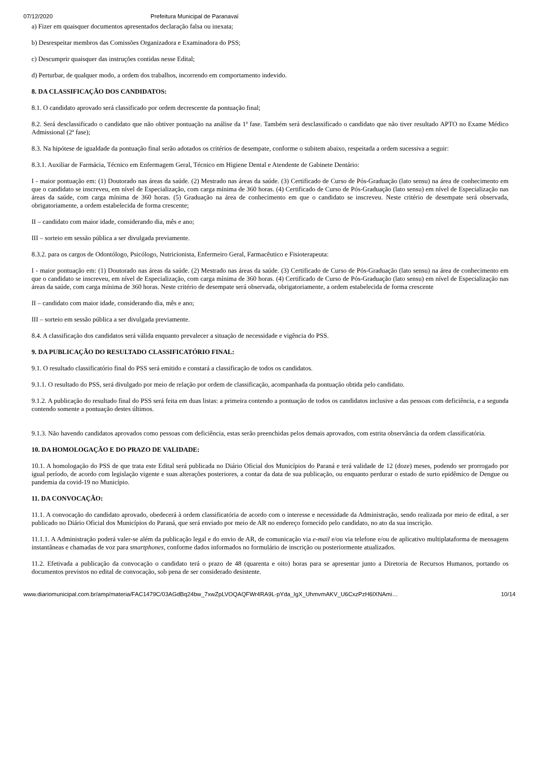07/12/2020 Prefeitura Municipal de Paranavaí
a) Fizer em quaisquer documentos apresentados declaração falsa ou inexata;
b) Desrespeitar membros das Comissões Organizadora e Examinadora do PSS;
c) Descumprir quaisquer das instruções contidas nesse Edital;
d) Perturbar, de qualquer modo, a ordem dos trabalhos, incorrendo em comportamento indevido.
8. DA CLASSIFICAÇÃO DOS CANDIDATOS:
8.1. O candidato aprovado será classificado por ordem decrescente da pontuação final;
8.2. Será desclassificado o candidato que não obtiver pontuação na análise da 1ª fase. Também será desclassificado o candidato que não tiver resultado APTO no Exame Médico Admissional (2ª fase);
8.3. Na hipótese de igualdade da pontuação final serão adotados os critérios de desempate, conforme o subitem abaixo, respeitada a ordem sucessiva a seguir:
8.3.1. Auxiliar de Farmácia, Técnico em Enfermagem Geral, Técnico em Higiene Dental e Atendente de Gabinete Dentário:
I - maior pontuação em: (1) Doutorado nas áreas da saúde. (2) Mestrado nas áreas da saúde. (3) Certificado de Curso de Pós-Graduação (lato sensu) na área de conhecimento em que o candidato se inscreveu, em nível de Especialização, com carga mínima de 360 horas. (4) Certificado de Curso de Pós-Graduação (lato sensu) em nível de Especialização nas áreas da saúde, com carga mínima de 360 horas. (5) Graduação na área de conhecimento em que o candidato se inscreveu. Neste critério de desempate será observada, obrigatoriamente, a ordem estabelecida de forma crescente;
II – candidato com maior idade, considerando dia, mês e ano;
III – sorteio em sessão pública a ser divulgada previamente.
8.3.2. para os cargos de Odontólogo, Psicólogo, Nutricionista, Enfermeiro Geral, Farmacêutico e Fisioterapeuta:
I - maior pontuação em: (1) Doutorado nas áreas da saúde. (2) Mestrado nas áreas da saúde. (3) Certificado de Curso de Pós-Graduação (lato sensu) na área de conhecimento em que o candidato se inscreveu, em nível de Especialização, com carga mínima de 360 horas. (4) Certificado de Curso de Pós-Graduação (lato sensu) em nível de Especialização nas áreas da saúde, com carga mínima de 360 horas. Neste critério de desempate será observada, obrigatoriamente, a ordem estabelecida de forma crescente
II – candidato com maior idade, considerando dia, mês e ano;
III – sorteio em sessão pública a ser divulgada previamente.
8.4. A classificação dos candidatos será válida enquanto prevalecer a situação de necessidade e vigência do PSS.
9. DA PUBLICAÇÃO DO RESULTADO CLASSIFICATÓRIO FINAL:
9.1. O resultado classificatório final do PSS será emitido e constará a classificação de todos os candidatos.
9.1.1. O resultado do PSS, será divulgado por meio de relação por ordem de classificação, acompanhada da pontuação obtida pelo candidato.
9.1.2. A publicação do resultado final do PSS será feita em duas listas: a primeira contendo a pontuação de todos os candidatos inclusive a das pessoas com deficiência, e a segunda contendo somente a pontuação destes últimos.
9.1.3. Não havendo candidatos aprovados como pessoas com deficiência, estas serão preenchidas pelos demais aprovados, com estrita observância da ordem classificatória.
10. DA HOMOLOGAÇÃO E DO PRAZO DE VALIDADE:
10.1. A homologação do PSS de que trata este Edital será publicada no Diário Oficial dos Municípios do Paraná e terá validade de 12 (doze) meses, podendo ser prorrogado por igual período, de acordo com legislação vigente e suas alterações posteriores, a contar da data de sua publicação, ou enquanto perdurar o estado de surto epidêmico de Dengue ou pandemia da covid-19 no Município.
11. DA CONVOCAÇÃO:
11.1. A convocação do candidato aprovado, obedecerá à ordem classificatória de acordo com o interesse e necessidade da Administração, sendo realizada por meio de edital, a ser publicado no Diário Oficial dos Municípios do Paraná, que será enviado por meio de AR no endereço fornecido pelo candidato, no ato da sua inscrição.
11.1.1. A Administração poderá valer-se além da publicação legal e do envio de AR, de comunicação via e-mail e/ou via telefone e/ou de aplicativo multiplataforma de mensagens instantâneas e chamadas de voz para smartphones, conforme dados informados no formulário de inscrição ou posteriormente atualizados.
11.2. Efetivada a publicação da convocação o candidato terá o prazo de 48 (quarenta e oito) horas para se apresentar junto a Diretoria de Recursos Humanos, portando os documentos previstos no edital de convocação, sob pena de ser considerado desistente.
www.diariomunicipal.com.br/amp/materia/FAC1479C/03AGdBq24bw_7xwZpLVOQAQFWr4RA9L-pYda_IgX_UhmvmAKV_U6CxzPzH6lXNAmi… 10/14